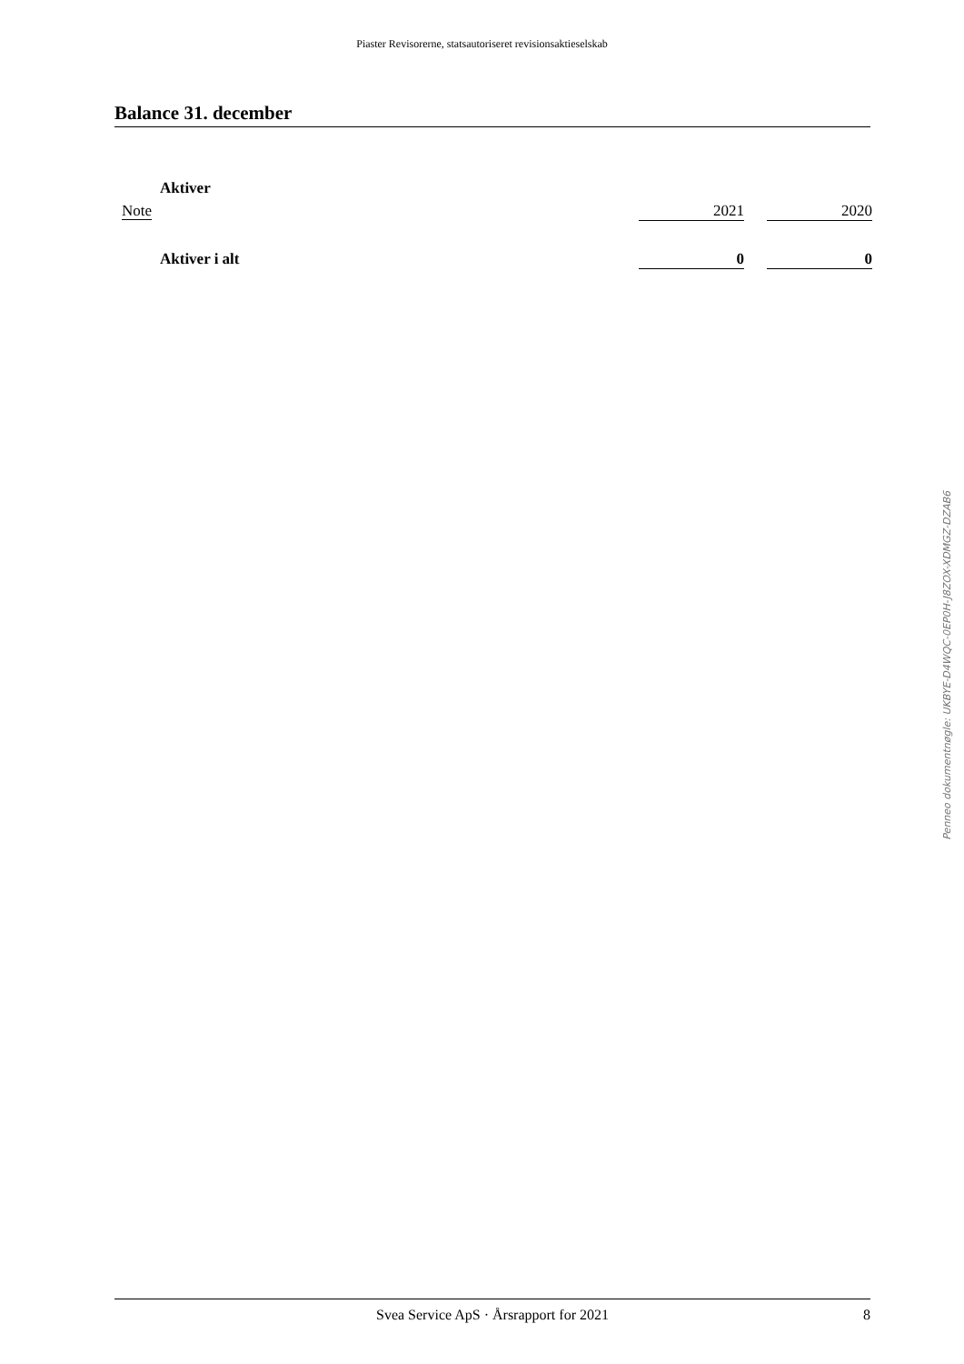Piaster Revisorerne, statsautoriseret revisionsaktieselskab
Balance 31. december
| | Aktiver | | | |
| Note | | 2021 | | 2020 |
| | Aktiver i alt | 0 | | 0 |
Penneo dokumentnøgle: UKBYE-D4WQC-0EP0H-J8ZOX-XDMGZ-DZAB6
Svea Service ApS · Årsrapport for 2021 8